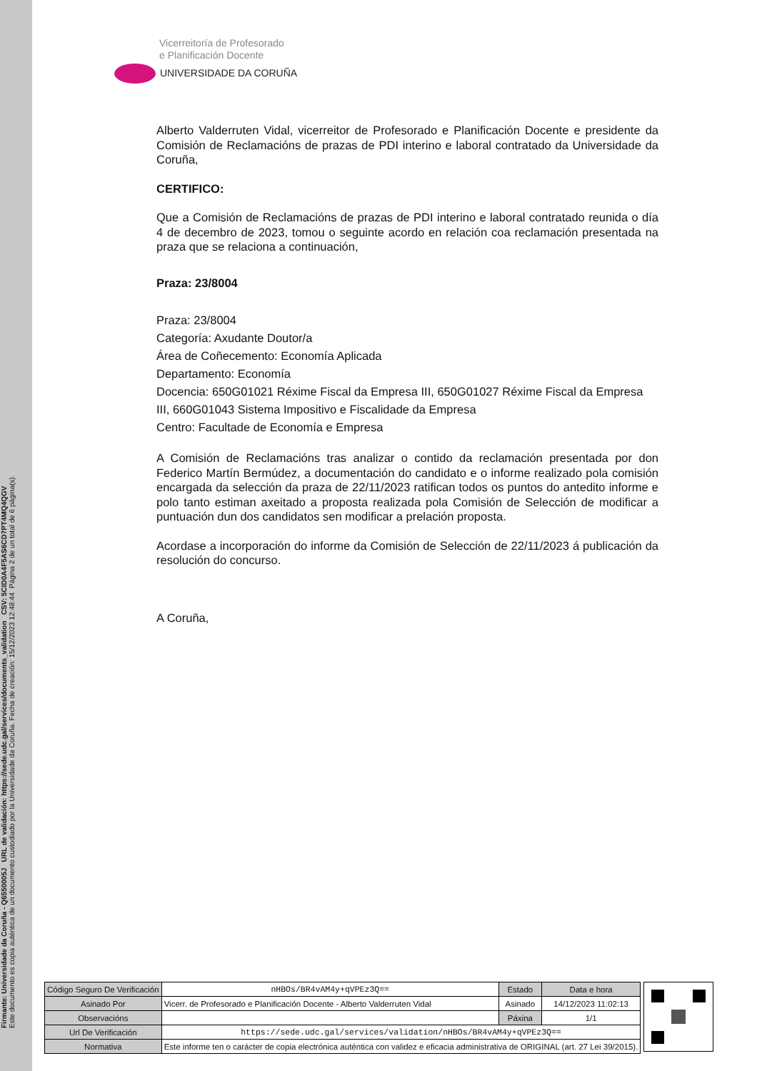Firmante: Universidade da Coruña - Q6550005J URL de validación: https://sede.udc.gal/services/documents_validation CSV: 5CID0A4F5AS6CD7PT4MQ4QGV
Este documento es copia auténtica de un documento custodiado por la Universidade da Coruña. Fecha de creación: 15/12/2023 12:48:44 Página 2 de un total de 6 página(s).
Vicerreitoría de Profesorado
e Planificación Docente
UNIVERSIDADE DA CORUÑA
Alberto Valderruten Vidal, vicerreitor de Profesorado e Planificación Docente e presidente da Comisión de Reclamacións de prazas de PDI interino e laboral contratado da Universidade da Coruña,
CERTIFICO:
Que a Comisión de Reclamacións de prazas de PDI interino e laboral contratado reunida o día 4 de decembro de 2023, tomou o seguinte acordo en relación coa reclamación presentada na praza que se relaciona a continuación,
Praza: 23/8004
Praza: 23/8004
Categoría: Axudante Doutor/a
Área de Coñecemento: Economía Aplicada
Departamento: Economía
Docencia: 650G01021 Réxime Fiscal da Empresa III, 650G01027 Réxime Fiscal da Empresa III, 660G01043 Sistema Impositivo e Fiscalidade da Empresa
Centro: Facultade de Economía e Empresa
A Comisión de Reclamacións tras analizar o contido da reclamación presentada por don Federico Martín Bermúdez, a documentación do candidato e o informe realizado pola comisión encargada da selección da praza de 22/11/2023 ratifican todos os puntos do antedito informe e polo tanto estiman axeitado a proposta realizada pola Comisión de Selección de modificar a puntuación dun dos candidatos sen modificar a prelación proposta.
Acordase a incorporación do informe da Comisión de Selección de 22/11/2023 á publicación da resolución do concurso.
A Coruña,
| Código Seguro De Verificación | nHBOs/BR4vAM4y+qVPEz3Q== | Estado | Data e hora |
| Asinado Por | Vicerr. de Profesorado e Planificación Docente - Alberto Valderruten Vidal | Asinado | 14/12/2023 11:02:13 |
| Observacións | | Páxina | 1/1 |
| Url De Verificación | https://sede.udc.gal/services/validation/nHBOs/BR4vAM4y+qVPEz3Q== | | |
| Normativa | Este informe ten o carácter de copia electrónica auténtica con validez e eficacia administrativa de ORIGINAL (art. 27 Lei 39/2015). | | |